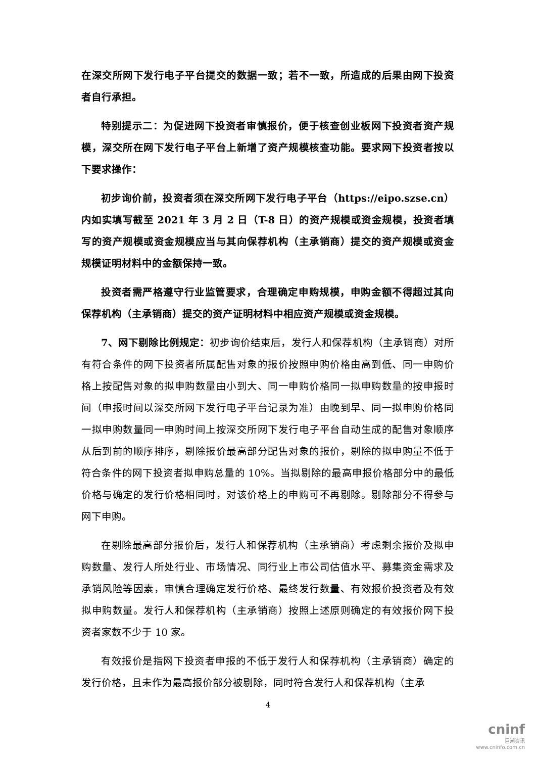在深交所网下发行电子平台提交的数据一致；若不一致，所造成的后果由网下投资者自行承担。
特别提示二：为促进网下投资者审慎报价，便于核查创业板网下投资者资产规模，深交所在网下发行电子平台上新增了资产规模核查功能。要求网下投资者按以下要求操作：
初步询价前，投资者须在深交所网下发行电子平台（https://eipo.szse.cn）内如实填写截至 2021 年 3 月 2 日（T-8 日）的资产规模或资金规模，投资者填写的资产规模或资金规模应当与其向保荐机构（主承销商）提交的资产规模或资金规模证明材料中的金额保持一致。
投资者需严格遵守行业监管要求，合理确定申购规模，申购金额不得超过其向保荐机构（主承销商）提交的资产证明材料中相应资产规模或资金规模。
7、网下剔除比例规定：初步询价结束后，发行人和保荐机构（主承销商）对所有符合条件的网下投资者所属配售对象的报价按照申购价格由高到低、同一申购价格上按配售对象的拟申购数量由小到大、同一申购价格同一拟申购数量的按申报时间（申报时间以深交所网下发行电子平台记录为准）由晚到早、同一拟申购价格同一拟申购数量同一申购时间上按深交所网下发行电子平台自动生成的配售对象顺序从后到前的顺序排序，剔除报价最高部分配售对象的报价，剔除的拟申购量不低于符合条件的网下投资者拟申购总量的 10%。当拟剔除的最高申报价格部分中的最低价格与确定的发行价格相同时，对该价格上的申购可不再剔除。剔除部分不得参与网下申购。
在剔除最高部分报价后，发行人和保荐机构（主承销商）考虑剩余报价及拟申购数量、发行人所处行业、市场情况、同行业上市公司估值水平、募集资金需求及承销风险等因素，审慎合理确定发行价格、最终发行数量、有效报价投资者及有效拟申购数量。发行人和保荐机构（主承销商）按照上述原则确定的有效报价网下投资者家数不少于 10 家。
有效报价是指网下投资者申报的不低于发行人和保荐机构（主承销商）确定的发行价格，且未作为最高报价部分被剔除，同时符合发行人和保荐机构（主承
4
cninf
巨潮资讯
www.cninfo.com.cn